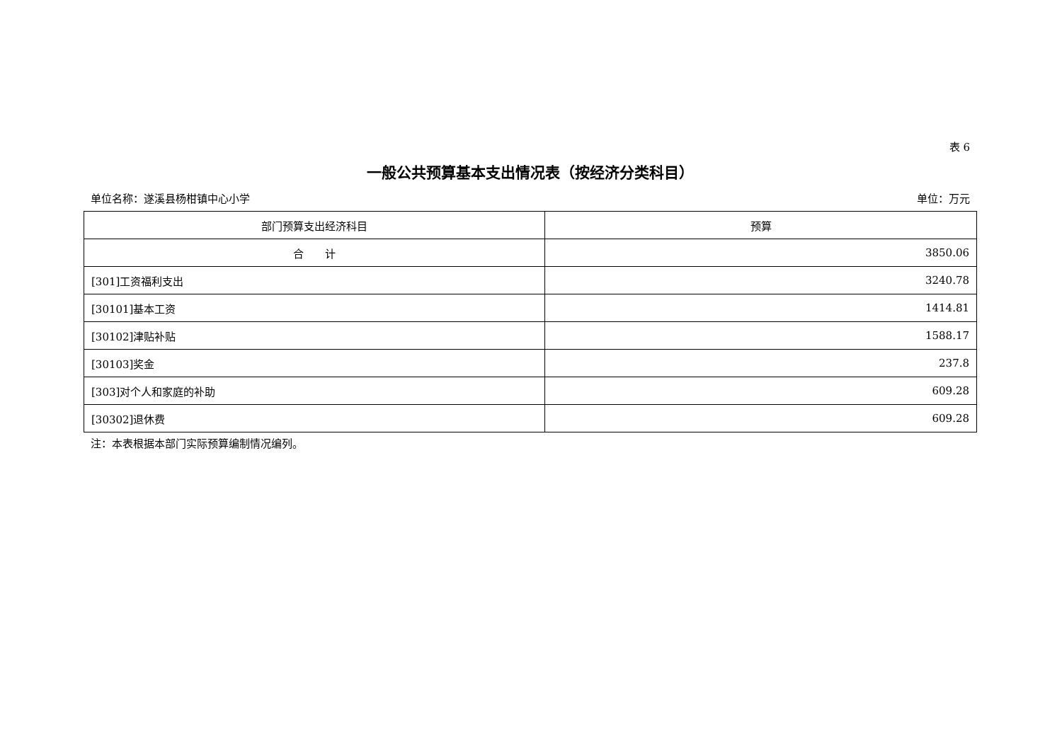表 6
一般公共预算基本支出情况表（按经济分类科目）
单位名称：遂溪县杨柑镇中心小学 单位：万元
| 部门预算支出经济科目 | 预算 |
| --- | --- |
| 合 计 | 3850.06 |
| [301]工资福利支出 | 3240.78 |
| [30101]基本工资 | 1414.81 |
| [30102]津贴补贴 | 1588.17 |
| [30103]奖金 | 237.8 |
| [303]对个人和家庭的补助 | 609.28 |
| [30302]退休费 | 609.28 |
注：本表根据本部门实际预算编制情况编列。